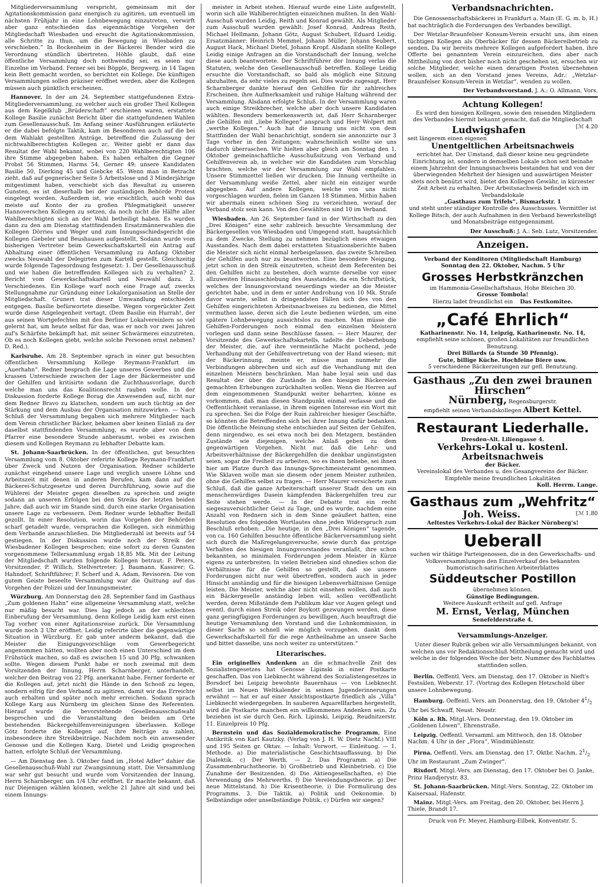Mitgliederversammlung verspricht, gemeinsam mit der Agitationskommission ganz energisch zu agitiren, um eventuell im nächsten Frühjahr in eine Lohnbewegung einzutreten, verwirft aber ganz entschieden das eigenmächtige Vorgehen der Mitgliedschaft Wiesbaden und ersucht die Agitationskommission, alle Schritte zu thun, um die Bewegung in Wiesbaden zu verschieben.“ In Bockenheim in der Bäckerei Bender wird die Verordnung stündlich übertreten. Höhle glaubt, daß eine öffentliche Versammlung doch nothwendig sei, es seien nur Einzelne im Verband. Ferner sei bei Böpple, Bergwerg, in 14 Tagen kein Bett gemacht worden, so berichtet ein Kollege. Die künftigen Versammlungen sollen präziser eröffnet werden, aber die Kollegen müssen auch pünktlich erscheinen.
Hannover. In der am 24. September stattgefundenen Extra-Mitgliederversammlung, zu welcher auch ein großer Theil Kollegen aus dem Kegelklub „Brüderschaft“ erschienen waren, erstattete Kollege Basilie zunächst Bericht über die stattgefundenen Wahlen zum Gesellenausschuß. Im Anfang seiner Ausführungen erläuterte er die dabei befolgte Taktik, kam im Besonderen auch auf die bei dem Wahlakt gestellten Anträge, betreffend die Zulassung der nichtwahlberechtigten Kollegen zc. Weiter giebt er dann das Resultat der Wahl bekannt, wobei von 220 Wahlberechtigten 106 ihre Stimme abgegeben haben. Es haben erhalten die Gegner Probst 56 Stimmen, Harms 54, Gerner 49; unsere Kandidaten Basilie 50, Dierking 45 und Giebcke 45. Wenn man in Betracht zieht, daß auf gegnerischer Seite 5 Arbeitslose und 3 Minderjährige mitgestimmt haben, verschiebt sich das Resultat zu unseren Gunsten, es ist dieserhalb bei der zuständigen Behörde Protest eingelegt worden. Außerdem ist, wie ersichtlich, auch wohl das meiste auf Konto der zu großen Phlegmatigkeit unserer Hannoverschen Kollegen zu setzen, da noch nicht die Hälfte aller Wahlberechtigten sich an der Wahl betheiligt haben. Es wurden dann zu den am Dienstag stattfindenden Ersatzmännerwahlen die Kollegen Dörries und Weger und zum Innungsschiedsgericht die Kollegen Giebeler und Beushausen aufgestellt. Sodann wurde vom bisherigen Vertreter beim Gewerkschaftskartell ein Antrag auf Abhaltung einer öffentlichen Versammlung zu Anfang Oktober zwecks Neuwahl der Delegirten zum Kartell gestellt. Gleichzeitig wurde folgende Tagesordnung festgesetzt: 1. Der Gesellenausschuß und wie haben die betreffenden Kollegen sich zu verhalten? 2. Bericht vom Gewerkschaftskartell und Neuwahl dazu. 3. Verschiedenes. Ein Kollege warf noch eine Frage auf, zwecks Stellungnahme zur Gründung einer Lokalorganisation an Stelle der Mitgliedschaft. Grunert trat dieser Umwandlung entschieden entgegen. Basilie befürwortete dieselbe. Wegen vorgerückter Zeit wurde diese Angelegenheit vertagt. (Dem Basilie ein Hurrah!, der aus seinen Wortgefechten mit den Berliner Lokalvereinlern so viel gelernt hat, um heute selbst für das, was er noch vor zwei Jahren auf's Schärfste bekämpft hat, mit seiner Schwärmerei einzutreten. Ob es noch Kollegen giebt, welche solche Personen ernst nehmen? D. Red.).
Karlsruhe. Am 28. September sprach in einer gut besuchten öffentlichen Versammlung Kollege Reymann-Frankfurt im „Auerhahn“. Redner besprach die Lage unseres Gewerbes und die krassen Unterschiede zwischen der Lage der Bäckermeister und der Gehilfen und kritisirte sodann die Zuchthausvorlage, durch welche man uns das Koalitionsrecht rauben wolle. In der Diskussion forderte Kollege Borag die Anwesenden auf, nicht nur dem Redner Bravo zu klatschen, sondern um auch tüchtig an der Stärkung und dem Ausbau der Organisation mitzuwirken. — Nach Schluß der Versammlung begaben sich mehrere Mitglieder nach dem Verein christlicher Bäcker, bekamen aber keinen Einlaß zu der daselbst stattfindenden Versammlung, es wurde aber von dem Pfarrer eine besondere Stunde anberaumt, wobei es zwischen diesem und Kollegen Reymann zu lebhafter Debatte kam.
St. Johann-Saarbrücken. In der öffentlichen, gut besuchten Versammlung vom 8. Oktober referirte Kollege Reymann-Frankfurt über Zweck und Nutzen der Organisation. Redner schilderte zunächst eingehend unsere Lage und verglich unsere Löhne und Arbeitszeit mit denen in anderen Berufen, kam dann auf die Bäckerei-Schutzgesetze und deren Durchführung, sowie auf die Wühlerei der Meister gegen dieselben zu sprechen und zeigte sodann an unseren Erfolgen bei den Streiks der letzten beiden Jahre, daß auch wir im Stande sind, durch eine starke Organisation unsere Lage zu verbessern. Dem Redner wurde lebhafter Beifall gezollt. In einer Resolution, worin das Vorgehen der Behörden scharf getadelt wurde, versprachen die Kollegen, sich einmüthig dem Verbande anzuschließen. Die Mitgliederzahl ist bereits auf 54 gestiegen. In der Diskussion wurde noch der Streik der Wiesbadener Kollegen besprochen; eine sofort zu deren Gunsten vorgenommene Tellersammlung ergab 18,85 Mk. Mit der Leitung der Mitgliedschaft wurden folgende Kollegen betraut: F. Peters, Vorsitzender, P. Willich, Stellvertreter; J. Baumann, Kassirer; G. Hahndorf, Schriftführer; F. Scherf und A. Adam, Revisoren. Die von gutem Geiste beseelte Versammlung war die Quittung auf das Vorgehen der Polizei und der Innungsmeister.
Würzburg. Am Donnerstag den 28. September fand im Gasthaus „Zum goldenen Hahn“ eine allgemeine Versammlung statt, welche nur mäßig besucht war. Dies lag jedoch an der schlechten Einberufung der Versammlung, denn Kollege Leidig kam erst einen Tag vorher von einer Agitationsreise zurück. Die Versammlung wurde noch 3 Uhr eröffnet. Leidig referirte über die gegenwärtige Situation in Würzburg. Er gab unter anderm bekannt, daß die Meister die Einigungsvorschläge vom Gewerbegericht angenommen hätten, wollten aber noch einen Unterschied im dem Frühstück machen, so daß es zwischen 15 und 30 Pfg. schwanken sollte. Wegen diesem Punkt habe er noch zweimal mit dem Vorsitzenden der Innung, Herrn Scharnberger, unterhandelt, welcher den Beitrag von 22 Pfg. anerkannt habe. Ferner forderte er die Kollegen auf, jetzt nicht die Hände in den Schooß zu legen, sondern eifrig für den Verband zu agitiren, damit wir das Erreichte auch erhalten und später noch mehr erreichen. Sodann sprach Kollege Karg aus Nürnberg im gleichen Sinne des Referenten. Hierauf wurde die bevorstehende Gesellenausschußwahl besprochen und die Veranstaltung den beiden am Orte bestehenden Bäckergehilfenvereinigungen überlassen. Kollege Götz forderte die Kollegen auf, ihre Beiträge zu zahlen, insbesondere ihre Streikbeiträge. Nachdem noch ein anwesender Genosse und die Kollegen Karg, Dietel und Leidig gesprochen hatten, erfolgte Schluß der Versammlung.
— Am Dienstag den 3. Oktober fand im „Hotel Adler“ dahier die Gesellenausschuß-Wahl zur Zwangsinnung statt. Die Versammlung war sehr gut besucht und wurde vom Vorsitzenden der Innung, Herrn Scharnberger, um 1/4 Uhr eröffnet. Er machte bekannt, daß nur Diejenigen wählen können, welche 21 Jahre alt sind und bei einem Innungs-
meister in Arbeit stehen. Hierauf wurde eine Liste aufgestellt, worin sich alle Wahlberechtigten einzeichnen mußten. In den Wahl-Ausschuß wurden Leidig, Reith und Konrad gewählt. Als Mitglieder zum Ausschuß wurden gewählt: Josef Konrad, Andreas Reith, Michael Hellmann, Johann Götz, August Schubert, Eduard Leidig. Ersatzmänner: Heinrich Memmel, Johann Müller, Johann Seubert, August Hack, Michael Dietel, Johann Kropf. Alsdann stellte Kollege Leidig einige Anfragen an die Vorstandschaft der Innung, welche diese auch beantwortete. Der Schriftführer der Innung verlas die Statuten, welche den Gesellenausschuß betreffen. Kollege Leidig ersuchte die Vorstandschaft, so bald als möglich eine Sitzung abzuhalten, da sehr vieles zu regeln sei. Dies wurde zugesagt. Herr Scharnberger dankte hierauf den Gehilfen für ihr zahlreiches Erscheinen, ihre Aufmerksamkeit und ruhige Haltung während der Versammlung. Alsdann erfolgte Schluß. In der Versammlung waren auch einige Streikbrecher, welche aber doch unsere Kandidaten wählten. Besonders bemerkenswerth ist, daß Herr Scharnberger die Gehilfen mit „liebe Kollegen“ ansprach und Herr Wolpert mit „werthe Kollegen.“ Auch hat die Innung uns nicht von dem Stattfinden der Wahl benachrichtigt, sondern sie annonzirte nur 3 Tage vorher in den Zeitungen; wahrscheinlich wollte sie uns dadurch überraschen. Wir hielten aber gleich am Sonntag den 1. Oktober gemeinschaftliche Ausschußsitzung von Verband und Gehilfenverein ab, in welcher wir die Kandidaten zum Vorschlag brachten, welche wir der Versammlung zur Wahl empfahlen. Unsere Stimmzettel ließen wir drucken. Die Innung vertheilte in der Versammlung weiße Zettel, aber nicht ein einziger wurde abgegeben. Auf andere Kollegen, welche von uns nicht vorgeschlagen wurden, fielen im Ganzen 18 Stimmen. Mithin haben wir abermals einen schönen Sieg zu verzeichnen, worauf der Verband stolz sein kann. Von den Gewählten sind 10 im Verband.
Wiesbaden. Am 26. September fand in der Wirthschaft zu den „Drei Königen“ eine sehr zahlreich besuchte Versammlung der Bäckergesellen von Wiesbaden und Umgegend statt, hauptsächlich zu dem Zwecke, Stellung zu nehmen bezüglich eines etwaigen Ausstandes. Nach dem dabei erstatteten Situationsberichte haben die Meister sich nicht einmal herbeigelassen, das zweite Schreiben der Gehilfen auch nur zu beantworten. Eine besondere Neigung, jetzt schon in den Streik einzutreten, scheint dem Referenten bei den Gehilfen nicht zu bestehen, doch warnte derselbe vor einer allzuweiten Hinausschiebung des Ausstandes, da ein Schriftstück, welches der Innungsvorstand neuerdings wieder an die Meister gerichtet habe, und in dem er unter Androhung von 10 Mk. Strafe davor warnte, selbst in dringendsten Fällen sich des von den Gehilfen eingerichteten Arbeitsnachweises zu bedienen, die Mittel vermuthen lasse, deren sich die Leute bedienen würden, um eine spätere Lohnbewegung aussichtslos zu machen. Man müsse die Gehilfen-Forderungen noch einmal den einzelnen Meistern vorlegen und dann seine Beschlüsse fassen. — Herr Maurer, der Vorsitzende des Gewerkschaftskartells, tadelte die Ueberhebung der Meister, die, auf ihre vermeintliche Macht pochend, jede Verhandlung mit der Gehilfenvertretung von der Hand wiesen; mit der Bäckerinnung, meinte er, müsse man nunmehr die Verbindungen abbrechen und sich auf die Verhandlung mit den einzelnen Meistern beschränken. Man habe loyal sein und das Resultat der über die Zustände in den hiesigen Bäckereien gemachten Erhebungen zurückhalten wollen. Wenn die Herren auf dem eingenommenen Standpunkt weiter beharrten, könne es vorkommen, daß man diesen Standpunkt einmal verlasse und die Oeffentlichkeit veranlasse, in ihrem eigenen Interesse ein Wort mit zu sprechen. Sei die Folge der Ruin zahlreicher hiesiger Geschäfte, so könnten die Betreffenden sich bei ihrer Innung dafür bedanken. Die öffentliche Meinung stehe entschieden auf Seiten der Gehilfen, denn nirgendwo, es sei etwa noch bei den Metzgern, beständen Zustände wie diejenigen, welche Anlaß geben zu dem gegenwärtigen Vorgehen. Nicht nur, daß die Lehr- und Arbeitsverhältnisse der Bäckergehilfen die denkbar ungünstigsten seien, sogar die Freiheit zu arbeiten, wo es ihnen beliebe, sei ihnen hier am Platze durch das Innungs-Sprechmeisteramt genommen. Wie Sklaven wolle man sie diesem oder jenem Meister zutheilen, ohne die Gehilfen selbst zu fragen. — Herr Maurer versicherte zum Schluß, daß die ganze Arbeiterschaft unserer Stadt den um ein menschenwürdiges Dasein kämpfenden Bäckergehilfen treu zur Seite stehen werde. — In der Debatte trat ein recht siegeszuversichtlicher Geist zu Tage, und es wurde, nachdem eine Anzahl von Rednern sich in dem Sinne geäußert hatten, eine Resolution des folgenden Wortlautes ohne jeden Widerspruch zum Beschluß erhoben: „Die heutige, in den „Drei Königen“ tagende, von ca. 160 Gehilfen besuchte öffentliche Bäckerversammlung sieht sich durch die Maßregelungsversuche, sowie durch das protzige Verhalten des hiesigen Innungsvorstandes veranlaßt, ihre schon bekannten, so minimalen Forderungen jedem Meister in Kürze eigens zu unterbreiten. In vielen Betrieben sind ohnedies schon die Verhältnisse für die Gehilfen so gestellt, daß sie unsere Forderungen nicht nur weit übertreffen, sondern auch in jeder Hinsicht anständig und für die hiesigen Lebensverhältnisse Genüge leisten. Die Meister, welche aber nicht einsehen wollen, daß auch ein Bäckergeselle anständig leben will, sollen veröffentlicht werden, deren Mißstände dem Publikum klar vor Augen gelegt und eventl. durch einen Streik oder Boykott gezwungen werden, diese ganz geringfügigen Forderungen zu bewilligen. Auch beauftragt die heutige Versammlung den Vorstand und die Lohnkommission, in dieser Sache so schnell wie möglich vorzugehen, dankt dem Gewerkschaftskartell für die rege Antheilnahme an unsere Sache und bittet dasselbe, uns noch weiter zu unterstützen.“
Literarisches.
Ein originelles Andenken an die schmachvolle Zeit des Sozialistengesetzes hat Genosse Lipinski in einer Postkarte geschaffen. Das von Liebknecht während des Sozialistengesetzes in Borsdorf bei Leipzig bewohnte Bauernhaus — von Liebknecht selbst im Neuen Weltkalender in seinen Jugenderinnerungen erwähnt — hat er auf einer Ansichtspostkarte friedlich als „Villa“ Liebknecht wiedergegeben. In sauberen Aquarellfarben hergestellt, wird die Postkarte manchem ein willkommenes Andenken sein. Zu beziehen ist sie durch Gen. Rich. Lipinski, Leipzig, Reudnitzerstr. 11. Einzelpreis 10 Pfg.
Bernstein und das Sozialdemokratische Programm. Eine Antikritik von Karl Kautzky. (Verlag von J. H. W. Dietz Nachf.) VIII und 195 Seiten gr. Oktav. — Inhalt: Vorwort. — Einleitung. — 1. Methode. a) Die materialistische Geschichtsauffassung. b) Die Dialektik. c) Der Werth. — 2. Das Programm. a) Die Zusammenbruchstheorie. b) Großbetrieb und Kleinbetrieb. c) Die Zunahme der Besitzenden. d) Die Aktiengesellschaften. e) Die Verwendung des Mehrwerths. f) Die Verelendungstheorie. g) Der neue Mittelstand. h) Die Krisentheorie. i) Die Formulirung des Programms. 3. Die Taktik. a) Politik und Oekonomie. b) Selbständige oder unselbständige Politik. c) Dürfen wir siegen?
Verbandsnachrichten.
Die Genossenschaftsbäckerei in Frankfurt a. Main (E. G. m. b. H.) hat nachträglich die Forderungen des Verbandes bewilligt.
Der Wetzlar-Braunfelser Konsum-Verein ersucht uns, ihm einen tüchtigen Kollegen als Oberbäcker für dessen Bäckereibetrieb zu senden. Da wir bereits mehrere Kollegen aufgefordert haben, ihre Offerte bei genanntem Verein einzureichen, dies aber nach Mittheilung von dort bisher noch nicht geschehen ist, ersuchen wir solche Mitglieder, welche einen derartigen Posten übernehmen wollen, sich an den Vorstand jenes Vereins, Adr.: „Wetzlar-Braunfelser Konsum-Verein in Wetzlar“, wenden zu wollen.
Der Verbandsvorstand. J. A.: O. Allmann, Vors.
Achtung Kollegen!
Es wird den hiesigen Kollegen, sowie den reisenden Mitgliedern des Verbandes hiermit bekannt gemacht, daß die Mitgliedschaft [ℳ 4.20
Ludwigshafen
seit längerem einen eigenen
Unentgeltlichen Arbeitsnachweis
errichtet hat. Der Umstand, daß dieser keine neu gegründete Einrichtung ist, sondern in demselben Lokale schon seit beinahe einem Jahrzehnt der Innungsnachweis bestanden hat und von der überwiegenden Mehrheit der hiesigen und auswärtigen Meister stets noch benützt wird, bietet den Kollegen Gewähr, in kürzester Zeit Arbeit zu erhalten. Der Arbeitsnachweis befindet sich im Verbandslokale
„Gasthaus zum Trifels“, Bismarkstr. 1
und steht unter ständiger Kontrolle des Ausschusses. Vermittler ist Kollege Bitsch, der auch Aufnahmen in den Verband bewerkstelligt und Monatsbeiträge entgegennimmt.
Der Ausschuß: J. A.: Seb. Lutz, Vorsitzender.
Anzeigen.
Verband der Konditoren (Mitgliedschaft Hamburg)
Sonntag den 22. Oktober, Nachm. 5 Uhr
Grosses Herbstkränzchen
im Hammonia-Gesellschaftshaus, Hohe Bleichen 30.
Grosse Tombola!
Hierzu ladet freundlichst ein Das Festkomitee.
„Café Ehrlich“
Katharinenstr. No. 14, Leipzig, Katharinenstr. No. 14,
empfiehlt seine schönen, großen Lokalitäten zur freundlichen Benutzung.
Drei Billards (a Stunde 30 Pfennig).
Gute, billige Küche. Hochfeine Biere usw.
5 verschiedene Bäckerzeitungen zur gefl. Benutzung.
Gasthaus „Zu den zwei braunen Hirschen“
Nürnberg, Regensburgerstr.
empfiehlt seinen Verbandskollegen Albert Kettel.
Restaurant Liederhalle.
Dresden-Alt. Liliengasse 4.
Verkehrs-Lokal u. kostenl. Arbeitsnachweis
der Bäcker.
Vereinslokal des Verbandes u. des Gesangvereins der Bäcker.
Empfehle meine freundlichen Lokalitäten
Koll. Herrm. Lange.
Gasthaus zum „Wehfritz“
Joh. Weiss. [ℳ 1.80
Aeltestes Verkehrs-Lokal der Bäcker Nürnberg's!
Ueberall
suchen wir thätige Parteigenossen, die in den Gewerkschafts- und Volksversammlungen den Einzelverkauf des bekannten humoristisch-satirischen Arbeiterblattes
Süddeutscher Postillon
übernehmen können.
Günstige Bedingungen.
Weitere Auskunft ertheilt auf gefl. Anfrage
M. Ernst, Verlag, München
Senefelderstraße 4.
Versammlungs-Anzeiger.
Unter dieser Rubrik geben wir alle Versammlungen bekannt, von welchen uns vor Redaktionsschluß Mittheilung gemacht wird und welche in der folgenden Woche der betr. Nummer des Fachblattes stattfinden sollen.
Berlin. Oeffentl. Vers. am Dienstag, den 17. Oktober in Nieft's Festsälen, Weberstr. 17. (Vortrag des Kollegen Hetzschold über unsere Lohnbewegung.
Hamburg. Oeffentl. Vers. am Donnerstag, den 19. Oktober 41/2 Uhr bei Schwaff, Neust. Neustr.
Köln a. Rh. Mitgl.-Vers. Donnerstag, den 19. Oktober im „Goldenen Löwen“, Ehrenstraße.
Leipzig. Oeffentl. Versamml. am Mittwoch, den 18. Oktober Nachm. 4 Uhr in der „Flora“, Windmühlenstr.
Pirna. Oeffentl. Vers. am Dienstag, den 17. Oktbr. Nachm. 21/2 Uhr im Restaurant „Zum Zwinger“.
Rixdorf. Mitgl.-Vers. am Dienstag, den 17. Oktober bei O. Janke, Prinz Handjerystr. 83.
St. Johann-Saarbrücken. Mitgl.-Vers. Sonntag, 22. Oktober im Kaisersaal, Hafenstr.
Mainz. Mitgl.-Vers. am Freitag, den 20. Oktober, bei Herrn J. Thiele, Brandt 17.
Druck von Fr. Meyer, Hamburg-Eilbek, Konventstr. 5.